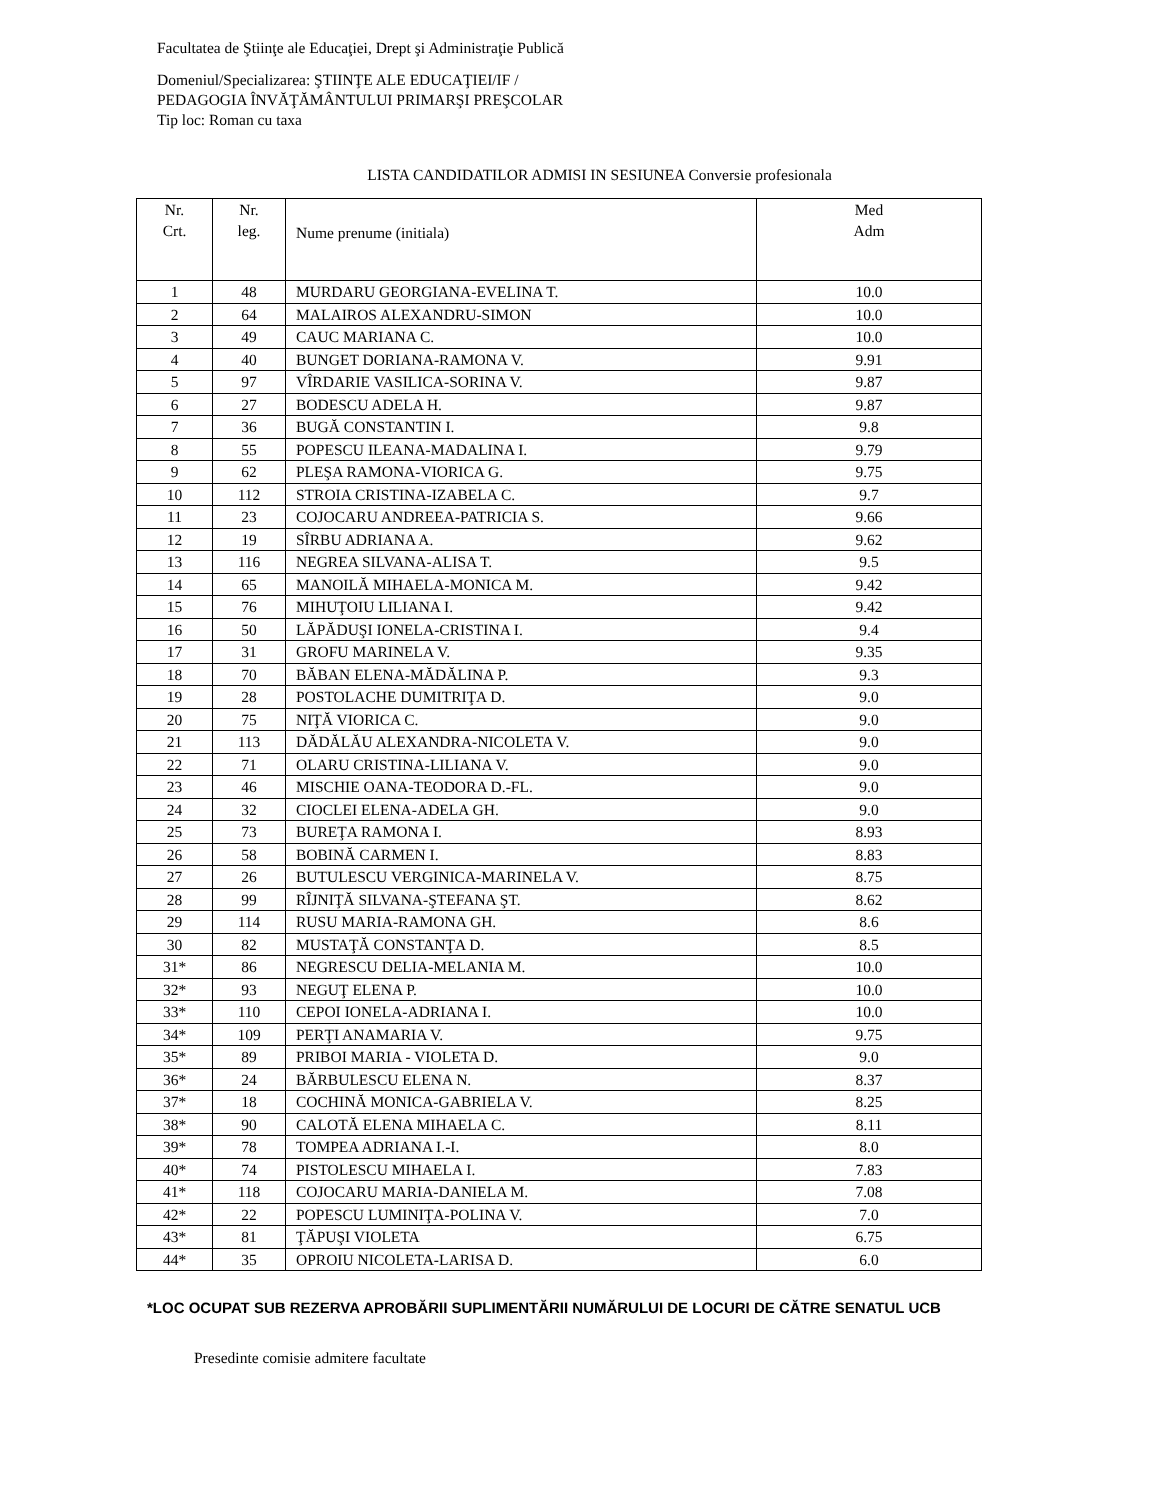Facultatea de Ştiinţe ale Educaţiei, Drept şi Administraţie Publică
Domeniul/Specializarea: ŞTIINŢE ALE EDUCAŢIEI/IF /
PEDAGOGIA ÎNVĂŢĂMÂNTULUI PRIMARŞI PREŞCOLAR
Tip loc: Roman cu taxa
LISTA CANDIDATILOR ADMISI IN SESIUNEA Conversie profesionala
| Nr. Crt. | Nr. leg. | Nume prenume (initiala) | Med Adm |
| --- | --- | --- | --- |
| 1 | 48 | MURDARU GEORGIANA-EVELINA T. | 10.0 |
| 2 | 64 | MALAIROS ALEXANDRU-SIMON | 10.0 |
| 3 | 49 | CAUC MARIANA C. | 10.0 |
| 4 | 40 | BUNGET DORIANA-RAMONA V. | 9.91 |
| 5 | 97 | VÎRDARIE VASILICA-SORINA V. | 9.87 |
| 6 | 27 | BODESCU ADELA H. | 9.87 |
| 7 | 36 | BUGĂ CONSTANTIN I. | 9.8 |
| 8 | 55 | POPESCU ILEANA-MADALINA I. | 9.79 |
| 9 | 62 | PLEŞA RAMONA-VIORICA G. | 9.75 |
| 10 | 112 | STROIA CRISTINA-IZABELA C. | 9.7 |
| 11 | 23 | COJOCARU ANDREEA-PATRICIA S. | 9.66 |
| 12 | 19 | SÎRBU ADRIANA A. | 9.62 |
| 13 | 116 | NEGREA SILVANA-ALISA T. | 9.5 |
| 14 | 65 | MANOILĂ MIHAELA-MONICA M. | 9.42 |
| 15 | 76 | MIHUŢOIU LILIANA I. | 9.42 |
| 16 | 50 | LĂPĂDUŞI IONELA-CRISTINA I. | 9.4 |
| 17 | 31 | GROFU MARINELA V. | 9.35 |
| 18 | 70 | BĂBAN ELENA-MĂDĂLINA P. | 9.3 |
| 19 | 28 | POSTOLACHE DUMITRIŢA D. | 9.0 |
| 20 | 75 | NIŢĂ VIORICA C. | 9.0 |
| 21 | 113 | DĂDĂLĂU ALEXANDRA-NICOLETA V. | 9.0 |
| 22 | 71 | OLARU CRISTINA-LILIANA V. | 9.0 |
| 23 | 46 | MISCHIE OANA-TEODORA D.-FL. | 9.0 |
| 24 | 32 | CIOCLEI ELENA-ADELA GH. | 9.0 |
| 25 | 73 | BUREŢA RAMONA I. | 8.93 |
| 26 | 58 | BOBINĂ CARMEN I. | 8.83 |
| 27 | 26 | BUTULESCU VERGINICA-MARINELA V. | 8.75 |
| 28 | 99 | RÎJNIŢĂ SILVANA-ŞTEFANA ŞT. | 8.62 |
| 29 | 114 | RUSU MARIA-RAMONA GH. | 8.6 |
| 30 | 82 | MUSTAŢĂ CONSTANŢA D. | 8.5 |
| 31* | 86 | NEGRESCU DELIA-MELANIA M. | 10.0 |
| 32* | 93 | NEGUŢ ELENA P. | 10.0 |
| 33* | 110 | CEPOI IONELA-ADRIANA I. | 10.0 |
| 34* | 109 | PERŢI ANAMARIA V. | 9.75 |
| 35* | 89 | PRIBOI MARIA - VIOLETA D. | 9.0 |
| 36* | 24 | BĂRBULESCU ELENA N. | 8.37 |
| 37* | 18 | COCHINĂ MONICA-GABRIELA V. | 8.25 |
| 38* | 90 | CALOTĂ ELENA MIHAELA C. | 8.11 |
| 39* | 78 | TOMPEA ADRIANA I.-I. | 8.0 |
| 40* | 74 | PISTOLESCU MIHAELA I. | 7.83 |
| 41* | 118 | COJOCARU MARIA-DANIELA M. | 7.08 |
| 42* | 22 | POPESCU LUMINIŢA-POLINA V. | 7.0 |
| 43* | 81 | ŢĂPUŞI VIOLETA | 6.75 |
| 44* | 35 | OPROIU NICOLETA-LARISA D. | 6.0 |
*LOC OCUPAT SUB REZERVA APROBĂRII SUPLIMENTĂRII NUMĂRULUI DE LOCURI DE CĂTRE SENATUL UCB
Presedinte comisie admitere facultate